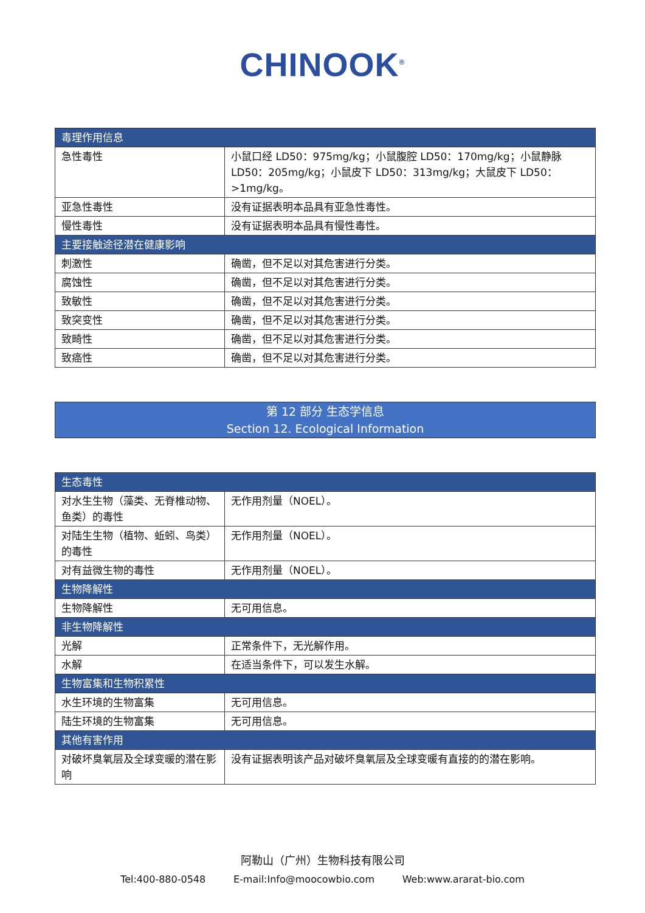CHINOOK<sup>®</sup>
| 毒理作用信息 | |
| 急性毒性 | 小鼠口经 LD50：975mg/kg；小鼠腹腔 LD50：170mg/kg；小鼠静脉 LD50：205mg/kg；小鼠皮下 LD50：313mg/kg；大鼠皮下 LD50：>1mg/kg。 |
| 亚急性毒性 | 没有证据表明本品具有亚急性毒性。 |
| 慢性毒性 | 没有证据表明本品具有慢性毒性。 |
| 主要接触途径潜在健康影响 | |
| 刺激性 | 确凿，但不足以对其危害进行分类。 |
| 腐蚀性 | 确凿，但不足以对其危害进行分类。 |
| 致敏性 | 确凿，但不足以对其危害进行分类。 |
| 致突变性 | 确凿，但不足以对其危害进行分类。 |
| 致畸性 | 确凿，但不足以对其危害进行分类。 |
| 致癌性 | 确凿，但不足以对其危害进行分类。 |
第 12 部分 生态学信息
Section 12. Ecological Information
| 生态毒性 | |
| 对水生生物（藻类、无脊椎动物、鱼类）的毒性 | 无作用剂量（NOEL）。 |
| 对陆生生物（植物、蚯蚓、鸟类）的毒性 | 无作用剂量（NOEL）。 |
| 对有益微生物的毒性 | 无作用剂量（NOEL）。 |
| 生物降解性 | |
| 生物降解性 | 无可用信息。 |
| 非生物降解性 | |
| 光解 | 正常条件下，无光解作用。 |
| 水解 | 在适当条件下，可以发生水解。 |
| 生物富集和生物积累性 | |
| 水生环境的生物富集 | 无可用信息。 |
| 陆生环境的生物富集 | 无可用信息。 |
| 其他有害作用 | |
| 对破坏臭氧层及全球变暖的潜在影响 | 没有证据表明该产品对破坏臭氧层及全球变暖有直接的的潜在影响。 |
阿勒山（广州）生物科技有限公司
Tel:400-880-0548 E-mail:Info@moocowbio.com Web:www.ararat-bio.com